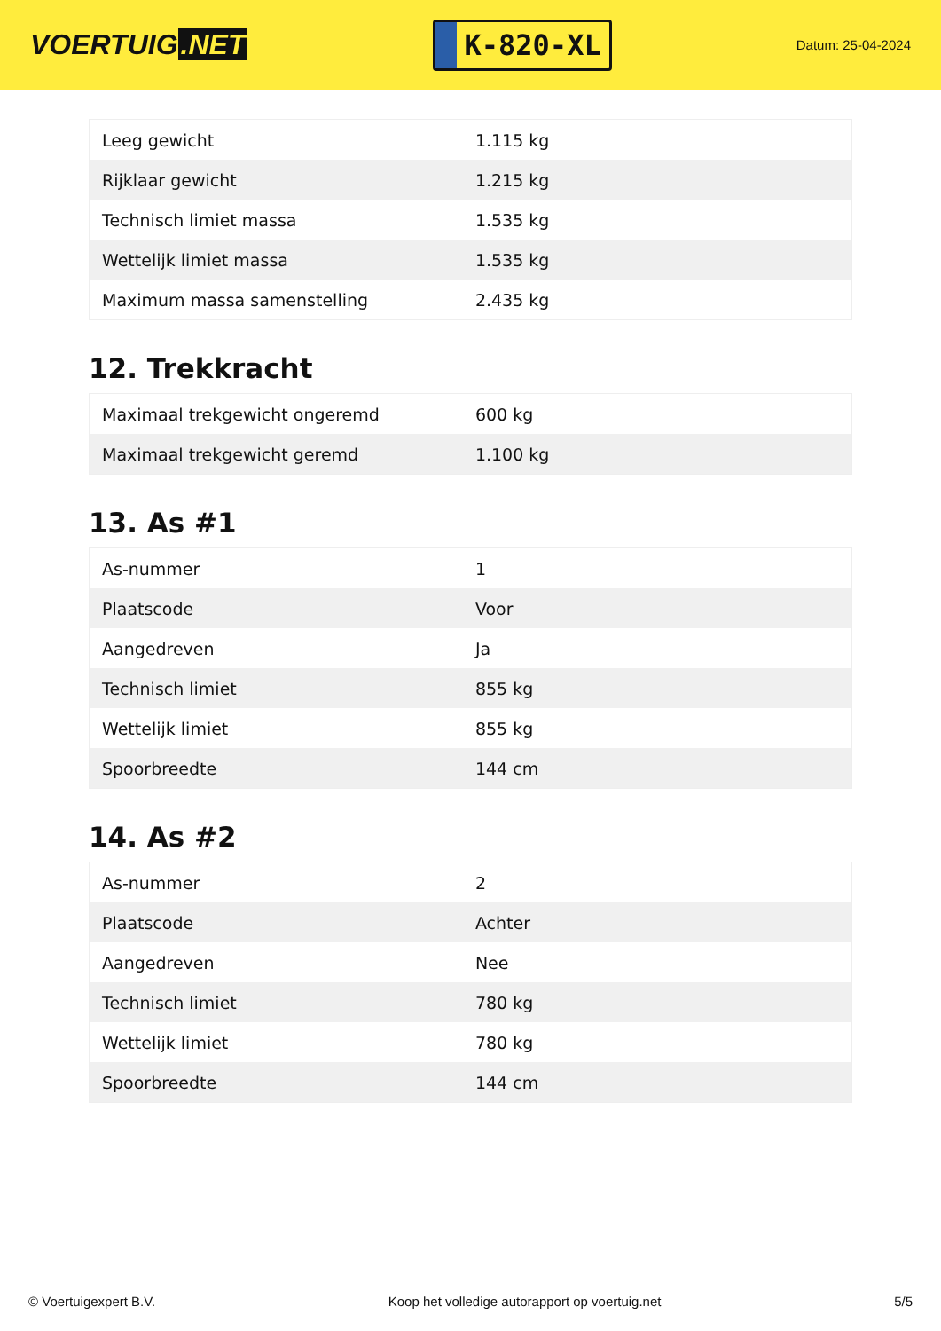VOERTUIG.NET
K-820-XL
Datum: 25-04-2024
| Leeg gewicht | 1.115 kg |
| Rijklaar gewicht | 1.215 kg |
| Technisch limiet massa | 1.535 kg |
| Wettelijk limiet massa | 1.535 kg |
| Maximum massa samenstelling | 2.435 kg |
12. Trekkracht
| Maximaal trekgewicht ongeremd | 600 kg |
| Maximaal trekgewicht geremd | 1.100 kg |
13. As #1
| As-nummer | 1 |
| Plaatscode | Voor |
| Aangedreven | Ja |
| Technisch limiet | 855 kg |
| Wettelijk limiet | 855 kg |
| Spoorbreedte | 144 cm |
14. As #2
| As-nummer | 2 |
| Plaatscode | Achter |
| Aangedreven | Nee |
| Technisch limiet | 780 kg |
| Wettelijk limiet | 780 kg |
| Spoorbreedte | 144 cm |
© Voertuigexpert B.V. Koop het volledige autorapport op voertuig.net 5/5